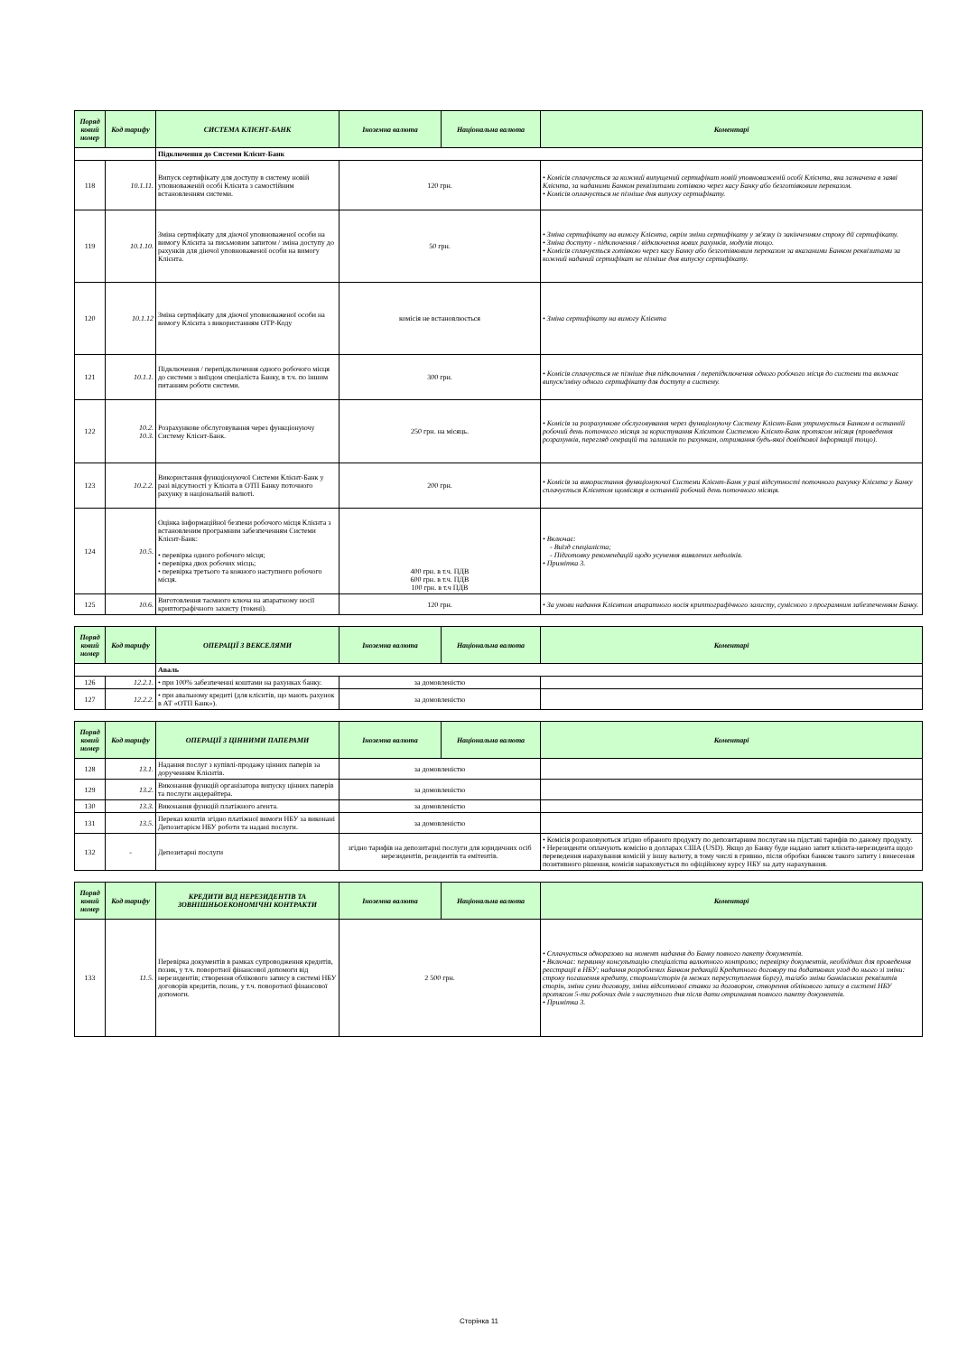| Поряд ковий номер | Код тарифу | СИСТЕМА КЛІЄНТ-БАНК | Іноземна валюта | Національна валюта | Коментарі |
| --- | --- | --- | --- | --- | --- |
| | | Підключення до Системи Клієнт-Банк | | | |
| 118 | 10.1.11. | Випуск сертифікату для доступу в систему новій уповноваженій особі Клієнта з самостійним встановленням системи. | 120 грн. | | • Комісія сплачується за кожний випущений сертифікат новій уповноваженій особі Клієнта, яка зазначена в заяві Клієнта, за наданими Банком реквізитами готівкою через касу Банку або безготівковим переказом. • Комісія оплачується не пізніше дня випуску сертифікату. |
| 119 | 10.1.10. | Зміна сертифікату для діючої уповноваженої особи на вимогу Клієнта за письмовим запитом / зміна доступу до рахунків для діючої уповноваженої особи на вимогу Клієнта. | 50 грн. | | • Зміна сертифікату на вимогу Клієнта, окрім зміни сертифікату у зв'язку із закінченням строку дії сертифікату. • Зміна доступу - підключення / відключення нових рахунків, модулів тощо. • Комісія сплачується готівкою через касу Банку або безготівковим переказом за вказаними Банком реквізитами за кожний наданий сертифікат не пізніше дня випуску сертифікату. |
| 120 | 10.1.12 | Зміна сертифікату для діючої уповноваженої особи на вимогу Клієнта з використанням OTP-Коду | комісія не встановлюється | | • Зміна сертифікату на вимогу Клієнта |
| 121 | 10.1.1. | Підключення / перепідключення одного робочого місця до системи з виїздом спеціаліста Банку, в т.ч. по іншим питанням роботи системи. | 300 грн. | | • Комісія сплачується не пізніше дня підключення / перепідключення одного робочого місця до системи та включає випуск/зміну одного сертифікату для доступу в систему. |
| 122 | 10.2. 10.3. | Розрахункове обслуговування через функціонуючу Систему Клієнт-Банк. | 250 грн. на місяць. | | • Комісія за розрахункове обслуговування через функціонуючу Систему Клієнт-Банк утримується Банком в останній робочий день поточного місяця за користування Клієнтом Системою Клієнт-Банк протягом місяця (проведення розрахунків, перегляд операцій та залишків по рахункам, отримання будь-якої довідкової інформації тощо). |
| 123 | 10.2.2. | Використання функціонуючої Системи Клієнт-Банк у разі відсутності у Клієнта в ОТП Банку поточного рахунку в національній валюті. | 200 грн. | | • Комісія за використання функціонуючої Системи Клієнт-Банк у разі відсутності поточного рахунку Клієнта у Банку сплачується Клієнтом щомісяця в останній робочий день поточного місяця. |
| 124 | 10.5. | Оцінка інформаційної безпеки робочого місця Клієнта з встановленим програмним забезпеченням Системи Клієнт-Банк: • перевірка одного робочого місця; • перевірка двох робочих місць; • перевірка третього та кожного наступного робочого місця. | 400 грн. в т.ч. ПДВ 600 грн. в т.ч. ПДВ 100 грн. в т.ч ПДВ | | • Включає: - Виїзд спеціаліста; - Підготовку рекомендацій щодо усунення виявлених недоліків. • Примітка 3. |
| 125 | 10.6. | Виготовлення таємного ключа на апаратному носії криптографічного захисту (токені). | 120 грн. | | • За умови надання Клієнтом апаратного носія криптографічного захисту, сумісного з програмним забезпеченням Банку. |
| Поряд ковий номер | Код тарифу | ОПЕРАЦІЇ З ВЕКСЕЛЯМИ | Іноземна валюта | Національна валюта | Коментарі |
| --- | --- | --- | --- | --- | --- |
| | | Аваль | | | |
| 126 | 12.2.1. | • при 100% забезпеченні коштами на рахунках банку. | за домовленістю | | |
| 127 | 12.2.2. | • при авальному кредиті (для клієнтів, що мають рахунок в АТ «ОТП Банк»). | за домовленістю | | |
| Поряд ковий номер | Код тарифу | ОПЕРАЦІЇ З ЦІННИМИ ПАПЕРАМИ | Іноземна валюта | Національна валюта | Коментарі |
| --- | --- | --- | --- | --- | --- |
| 128 | 13.1. | Надання послуг з купівлі-продажу цінних паперів за дорученням Клієнтів. | за домовленістю | | |
| 129 | 13.2. | Виконання функцій організатора випуску цінних паперів та послуги андерайтера. | за домовленістю | | |
| 130 | 13.3. | Виконання функцій платіжного агента. | за домовленістю | | |
| 131 | 13.5. | Переказ коштів згідно платіжної вимоги НБУ за виконані Депозитарієм НБУ роботи та надані послуги. | за домовленістю | | |
| 132 | - | Депозитарні послуги | згідно тарифів на депозитарні послуги для юридичних осіб нерезидентів, резидентів та емітентів. | | • Комісія розраховуються згідно обраного продукту по депозитарним послугам на підставі тарифів по даному продукту. • Нерезиденти оплачують комісію в долларах США (USD). Якщо до Банку буде надано запит клієнта-нерезидента щодо переведення нарахування комісій у іншу валюту, в тому числі в гривню, після обробки банком такого запиту і винесення позитивного рішення, комісія нараховується по офіційному курсу НБУ на дату нарахування. |
| Поряд ковий номер | Код тарифу | КРЕДИТИ ВІД НЕРЕЗИДЕНТІВ ТА ЗОВНІШНЬОЕКОНОМІЧНІ КОНТРАКТИ | Іноземна валюта | Національна валюта | Коментарі |
| --- | --- | --- | --- | --- | --- |
| 133 | 11.5. | Перевірка документів в рамках супроводження кредитів, позик, у т.ч. поворотної фінансової допомоги від нерезидентів; створення облікового запису в системі НБУ договорів кредитів, позик, у т.ч. поворотної фінансової допомоги. | 2 500 грн. | | • Сплачується одноразово на момент надання до Банку повного пакету документів. • Включає: первинну консультацію спеціаліста валютного контролю; перевірку документів, необхідних для проведення реєстрації в НБУ; надання розроблених Банком редакцій Кредитного договору та додаткових угод до нього зі зміни: строку погашення кредиту, сторони/сторін (в межах переуступлення боргу), та/або зміни банківських реквізитів сторін, зміни суми договору, зміни відсоткової ставки за договором, створення облікового запису в системі НБУ протягом 5-ти робочих днів з наступного дня після дати отримання повного пакету документів. • Примітка 3. |
Сторінка 11